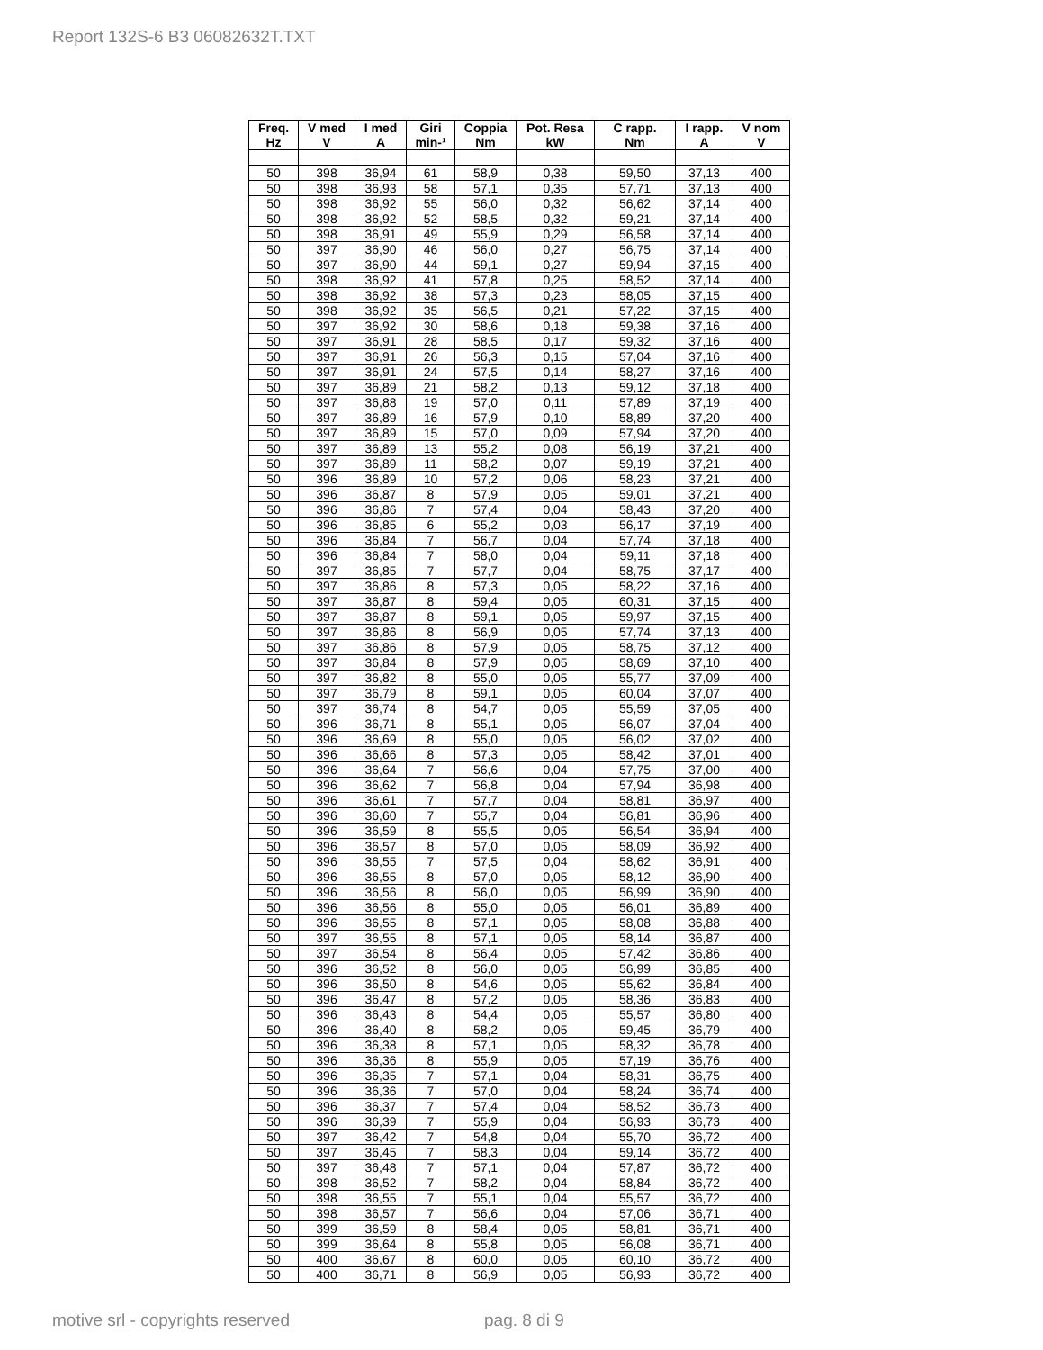Report 132S-6 B3 06082632T.TXT
| Freq. Hz | V med V | I med A | Giri min-¹ | Coppia Nm | Pot. Resa kW | C rapp. Nm | I rapp. A | V nom V |
| --- | --- | --- | --- | --- | --- | --- | --- | --- |
| 50 | 398 | 36,94 | 61 | 58,9 | 0,38 | 59,50 | 37,13 | 400 |
| 50 | 398 | 36,93 | 58 | 57,1 | 0,35 | 57,71 | 37,13 | 400 |
| 50 | 398 | 36,92 | 55 | 56,0 | 0,32 | 56,62 | 37,14 | 400 |
| 50 | 398 | 36,92 | 52 | 58,5 | 0,32 | 59,21 | 37,14 | 400 |
| 50 | 398 | 36,91 | 49 | 55,9 | 0,29 | 56,58 | 37,14 | 400 |
| 50 | 397 | 36,90 | 46 | 56,0 | 0,27 | 56,75 | 37,14 | 400 |
| 50 | 397 | 36,90 | 44 | 59,1 | 0,27 | 59,94 | 37,15 | 400 |
| 50 | 398 | 36,92 | 41 | 57,8 | 0,25 | 58,52 | 37,14 | 400 |
| 50 | 398 | 36,92 | 38 | 57,3 | 0,23 | 58,05 | 37,15 | 400 |
| 50 | 398 | 36,92 | 35 | 56,5 | 0,21 | 57,22 | 37,15 | 400 |
| 50 | 397 | 36,92 | 30 | 58,6 | 0,18 | 59,38 | 37,16 | 400 |
| 50 | 397 | 36,91 | 28 | 58,5 | 0,17 | 59,32 | 37,16 | 400 |
| 50 | 397 | 36,91 | 26 | 56,3 | 0,15 | 57,04 | 37,16 | 400 |
| 50 | 397 | 36,91 | 24 | 57,5 | 0,14 | 58,27 | 37,16 | 400 |
| 50 | 397 | 36,89 | 21 | 58,2 | 0,13 | 59,12 | 37,18 | 400 |
| 50 | 397 | 36,88 | 19 | 57,0 | 0,11 | 57,89 | 37,19 | 400 |
| 50 | 397 | 36,89 | 16 | 57,9 | 0,10 | 58,89 | 37,20 | 400 |
| 50 | 397 | 36,89 | 15 | 57,0 | 0,09 | 57,94 | 37,20 | 400 |
| 50 | 397 | 36,89 | 13 | 55,2 | 0,08 | 56,19 | 37,21 | 400 |
| 50 | 397 | 36,89 | 11 | 58,2 | 0,07 | 59,19 | 37,21 | 400 |
| 50 | 396 | 36,89 | 10 | 57,2 | 0,06 | 58,23 | 37,21 | 400 |
| 50 | 396 | 36,87 | 8 | 57,9 | 0,05 | 59,01 | 37,21 | 400 |
| 50 | 396 | 36,86 | 7 | 57,4 | 0,04 | 58,43 | 37,20 | 400 |
| 50 | 396 | 36,85 | 6 | 55,2 | 0,03 | 56,17 | 37,19 | 400 |
| 50 | 396 | 36,84 | 7 | 56,7 | 0,04 | 57,74 | 37,18 | 400 |
| 50 | 396 | 36,84 | 7 | 58,0 | 0,04 | 59,11 | 37,18 | 400 |
| 50 | 397 | 36,85 | 7 | 57,7 | 0,04 | 58,75 | 37,17 | 400 |
| 50 | 397 | 36,86 | 8 | 57,3 | 0,05 | 58,22 | 37,16 | 400 |
| 50 | 397 | 36,87 | 8 | 59,4 | 0,05 | 60,31 | 37,15 | 400 |
| 50 | 397 | 36,87 | 8 | 59,1 | 0,05 | 59,97 | 37,15 | 400 |
| 50 | 397 | 36,86 | 8 | 56,9 | 0,05 | 57,74 | 37,13 | 400 |
| 50 | 397 | 36,86 | 8 | 57,9 | 0,05 | 58,75 | 37,12 | 400 |
| 50 | 397 | 36,84 | 8 | 57,9 | 0,05 | 58,69 | 37,10 | 400 |
| 50 | 397 | 36,82 | 8 | 55,0 | 0,05 | 55,77 | 37,09 | 400 |
| 50 | 397 | 36,79 | 8 | 59,1 | 0,05 | 60,04 | 37,07 | 400 |
| 50 | 397 | 36,74 | 8 | 54,7 | 0,05 | 55,59 | 37,05 | 400 |
| 50 | 396 | 36,71 | 8 | 55,1 | 0,05 | 56,07 | 37,04 | 400 |
| 50 | 396 | 36,69 | 8 | 55,0 | 0,05 | 56,02 | 37,02 | 400 |
| 50 | 396 | 36,66 | 8 | 57,3 | 0,05 | 58,42 | 37,01 | 400 |
| 50 | 396 | 36,64 | 7 | 56,6 | 0,04 | 57,75 | 37,00 | 400 |
| 50 | 396 | 36,62 | 7 | 56,8 | 0,04 | 57,94 | 36,98 | 400 |
| 50 | 396 | 36,61 | 7 | 57,7 | 0,04 | 58,81 | 36,97 | 400 |
| 50 | 396 | 36,60 | 7 | 55,7 | 0,04 | 56,81 | 36,96 | 400 |
| 50 | 396 | 36,59 | 8 | 55,5 | 0,05 | 56,54 | 36,94 | 400 |
| 50 | 396 | 36,57 | 8 | 57,0 | 0,05 | 58,09 | 36,92 | 400 |
| 50 | 396 | 36,55 | 7 | 57,5 | 0,04 | 58,62 | 36,91 | 400 |
| 50 | 396 | 36,55 | 8 | 57,0 | 0,05 | 58,12 | 36,90 | 400 |
| 50 | 396 | 36,56 | 8 | 56,0 | 0,05 | 56,99 | 36,90 | 400 |
| 50 | 396 | 36,56 | 8 | 55,0 | 0,05 | 56,01 | 36,89 | 400 |
| 50 | 396 | 36,55 | 8 | 57,1 | 0,05 | 58,08 | 36,88 | 400 |
| 50 | 397 | 36,55 | 8 | 57,1 | 0,05 | 58,14 | 36,87 | 400 |
| 50 | 397 | 36,54 | 8 | 56,4 | 0,05 | 57,42 | 36,86 | 400 |
| 50 | 396 | 36,52 | 8 | 56,0 | 0,05 | 56,99 | 36,85 | 400 |
| 50 | 396 | 36,50 | 8 | 54,6 | 0,05 | 55,62 | 36,84 | 400 |
| 50 | 396 | 36,47 | 8 | 57,2 | 0,05 | 58,36 | 36,83 | 400 |
| 50 | 396 | 36,43 | 8 | 54,4 | 0,05 | 55,57 | 36,80 | 400 |
| 50 | 396 | 36,40 | 8 | 58,2 | 0,05 | 59,45 | 36,79 | 400 |
| 50 | 396 | 36,38 | 8 | 57,1 | 0,05 | 58,32 | 36,78 | 400 |
| 50 | 396 | 36,36 | 8 | 55,9 | 0,05 | 57,19 | 36,76 | 400 |
| 50 | 396 | 36,35 | 7 | 57,1 | 0,04 | 58,31 | 36,75 | 400 |
| 50 | 396 | 36,36 | 7 | 57,0 | 0,04 | 58,24 | 36,74 | 400 |
| 50 | 396 | 36,37 | 7 | 57,4 | 0,04 | 58,52 | 36,73 | 400 |
| 50 | 396 | 36,39 | 7 | 55,9 | 0,04 | 56,93 | 36,73 | 400 |
| 50 | 397 | 36,42 | 7 | 54,8 | 0,04 | 55,70 | 36,72 | 400 |
| 50 | 397 | 36,45 | 7 | 58,3 | 0,04 | 59,14 | 36,72 | 400 |
| 50 | 397 | 36,48 | 7 | 57,1 | 0,04 | 57,87 | 36,72 | 400 |
| 50 | 398 | 36,52 | 7 | 58,2 | 0,04 | 58,84 | 36,72 | 400 |
| 50 | 398 | 36,55 | 7 | 55,1 | 0,04 | 55,57 | 36,72 | 400 |
| 50 | 398 | 36,57 | 7 | 56,6 | 0,04 | 57,06 | 36,71 | 400 |
| 50 | 399 | 36,59 | 8 | 58,4 | 0,05 | 58,81 | 36,71 | 400 |
| 50 | 399 | 36,64 | 8 | 55,8 | 0,05 | 56,08 | 36,71 | 400 |
| 50 | 400 | 36,67 | 8 | 60,0 | 0,05 | 60,10 | 36,72 | 400 |
| 50 | 400 | 36,71 | 8 | 56,9 | 0,05 | 56,93 | 36,72 | 400 |
motive srl - copyrights reserved
pag. 8 di 9